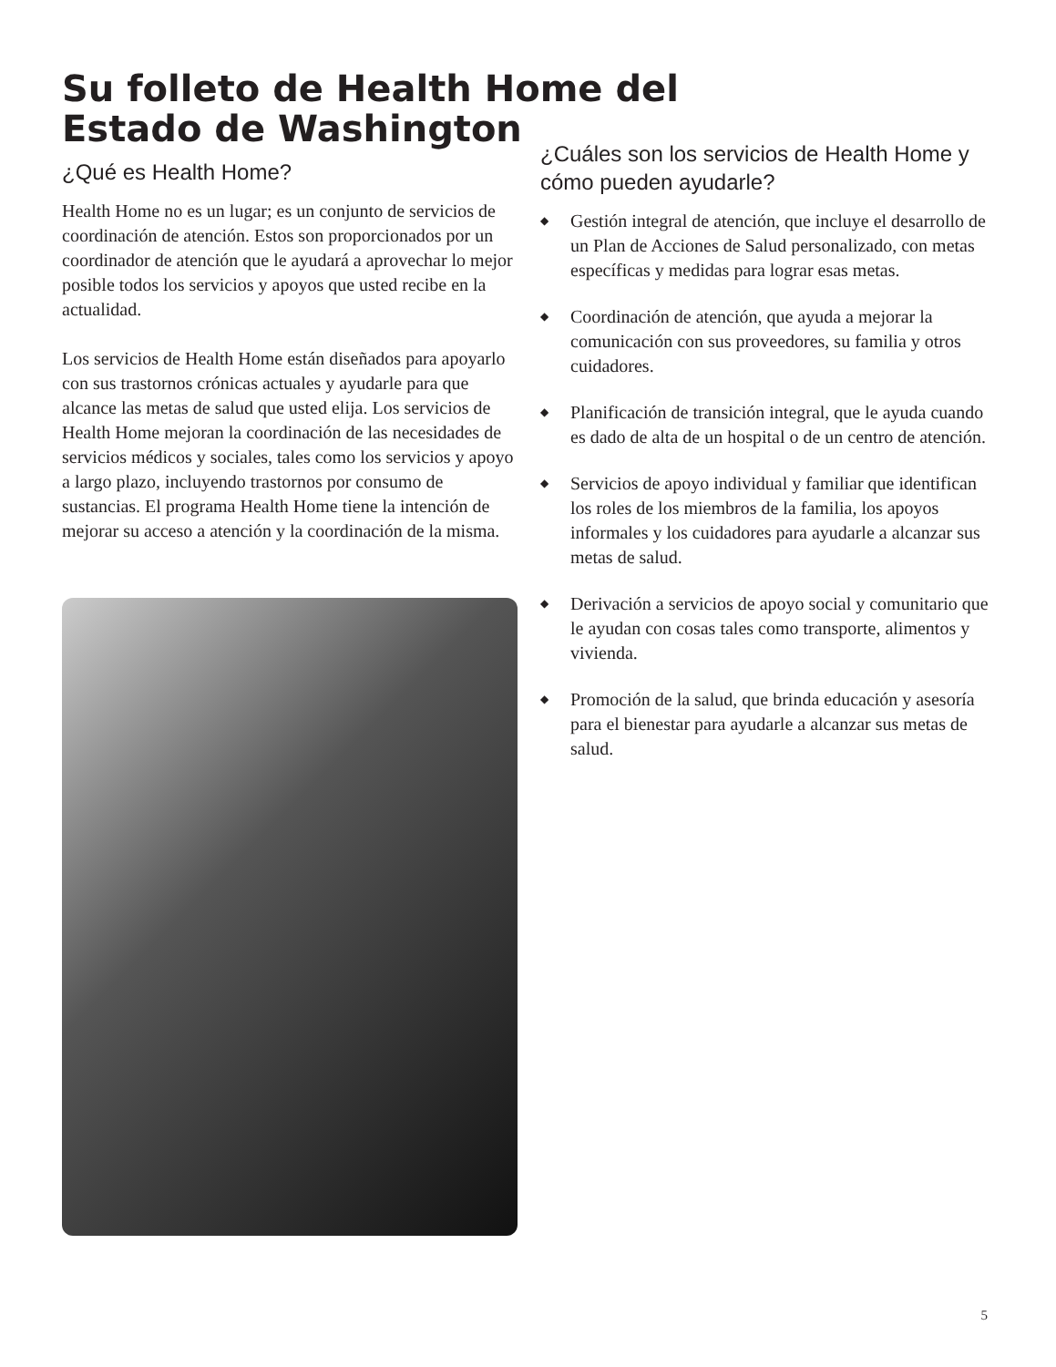Su folleto de Health Home del Estado de Washington
¿Qué es Health Home?
Health Home no es un lugar; es un conjunto de servicios de coordinación de atención. Estos son proporcionados por un coordinador de atención que le ayudará a aprovechar lo mejor posible todos los servicios y apoyos que usted recibe en la actualidad.
Los servicios de Health Home están diseñados para apoyarlo con sus trastornos crónicas actuales y ayudarle para que alcance las metas de salud que usted elija. Los servicios de Health Home mejoran la coordinación de las necesidades de servicios médicos y sociales, tales como los servicios y apoyo a largo plazo, incluyendo trastornos por consumo de sustancias. El programa Health Home tiene la intención de mejorar su acceso a atención y la coordinación de la misma.
¿Cuáles son los servicios de Health Home y cómo pueden ayudarle?
◆ Gestión integral de atención, que incluye el desarrollo de un Plan de Acciones de Salud personalizado, con metas específicas y medidas para lograr esas metas.
◆ Coordinación de atención, que ayuda a mejorar la comunicación con sus proveedores, su familia y otros cuidadores.
◆ Planificación de transición integral, que le ayuda cuando es dado de alta de un hospital o de un centro de atención.
◆ Servicios de apoyo individual y familiar que identifican los roles de los miembros de la familia, los apoyos informales y los cuidadores para ayudarle a alcanzar sus metas de salud.
◆ Derivación a servicios de apoyo social y comunitario que le ayudan con cosas tales como transporte, alimentos y vivienda.
◆ Promoción de la salud, que brinda educación y asesoría para el bienestar para ayudarle a alcanzar sus metas de salud.
5